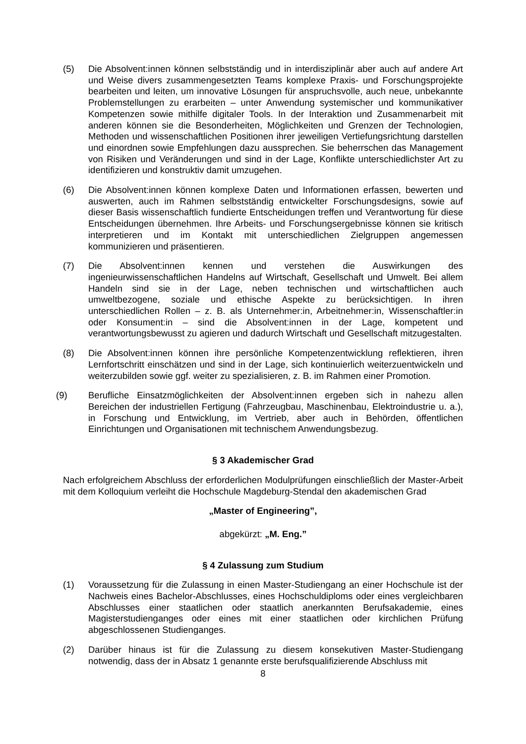(5) Die Absolvent:innen können selbstständig und in interdisziplinär aber auch auf andere Art und Weise divers zusammengesetzten Teams komplexe Praxis- und Forschungsprojekte bearbeiten und leiten, um innovative Lösungen für anspruchsvolle, auch neue, unbekannte Problemstellungen zu erarbeiten – unter Anwendung systemischer und kommunikativer Kompetenzen sowie mithilfe digitaler Tools. In der Interaktion und Zusammenarbeit mit anderen können sie die Besonderheiten, Möglichkeiten und Grenzen der Technologien, Methoden und wissenschaftlichen Positionen ihrer jeweiligen Vertiefungsrichtung darstellen und einordnen sowie Empfehlungen dazu aussprechen. Sie beherrschen das Management von Risiken und Veränderungen und sind in der Lage, Konflikte unterschiedlichster Art zu identifizieren und konstruktiv damit umzugehen.
(6) Die Absolvent:innen können komplexe Daten und Informationen erfassen, bewerten und auswerten, auch im Rahmen selbstständig entwickelter Forschungsdesigns, sowie auf dieser Basis wissenschaftlich fundierte Entscheidungen treffen und Verantwortung für diese Entscheidungen übernehmen. Ihre Arbeits- und Forschungsergebnisse können sie kritisch interpretieren und im Kontakt mit unterschiedlichen Zielgruppen angemessen kommunizieren und präsentieren.
(7) Die Absolvent:innen kennen und verstehen die Auswirkungen des ingenieurwissenschaftlichen Handelns auf Wirtschaft, Gesellschaft und Umwelt. Bei allem Handeln sind sie in der Lage, neben technischen und wirtschaftlichen auch umweltbezogene, soziale und ethische Aspekte zu berücksichtigen. In ihren unterschiedlichen Rollen – z. B. als Unternehmer:in, Arbeitnehmer:in, Wissenschaftler:in oder Konsument:in – sind die Absolvent:innen in der Lage, kompetent und verantwortungsbewusst zu agieren und dadurch Wirtschaft und Gesellschaft mitzugestalten.
(8) Die Absolvent:innen können ihre persönliche Kompetenzentwicklung reflektieren, ihren Lernfortschritt einschätzen und sind in der Lage, sich kontinuierlich weiterzuentwickeln und weiterzubilden sowie ggf. weiter zu spezialisieren, z. B. im Rahmen einer Promotion.
(9) Berufliche Einsatzmöglichkeiten der Absolvent:innen ergeben sich in nahezu allen Bereichen der industriellen Fertigung (Fahrzeugbau, Maschinenbau, Elektroindustrie u. a.), in Forschung und Entwicklung, im Vertrieb, aber auch in Behörden, öffentlichen Einrichtungen und Organisationen mit technischem Anwendungsbezug.
§ 3 Akademischer Grad
Nach erfolgreichem Abschluss der erforderlichen Modulprüfungen einschließlich der Master-Arbeit mit dem Kolloquium verleiht die Hochschule Magdeburg-Stendal den akademischen Grad
„Master of Engineering”,
abgekürzt: „M. Eng.”
§ 4 Zulassung zum Studium
(1) Voraussetzung für die Zulassung in einen Master-Studiengang an einer Hochschule ist der Nachweis eines Bachelor-Abschlusses, eines Hochschuldiploms oder eines vergleichbaren Abschlusses einer staatlichen oder staatlich anerkannten Berufsakademie, eines Magisterstudienganges oder eines mit einer staatlichen oder kirchlichen Prüfung abgeschlossenen Studienganges.
(2) Darüber hinaus ist für die Zulassung zu diesem konsekutiven Master-Studiengang notwendig, dass der in Absatz 1 genannte erste berufsqualifizierende Abschluss mit
8